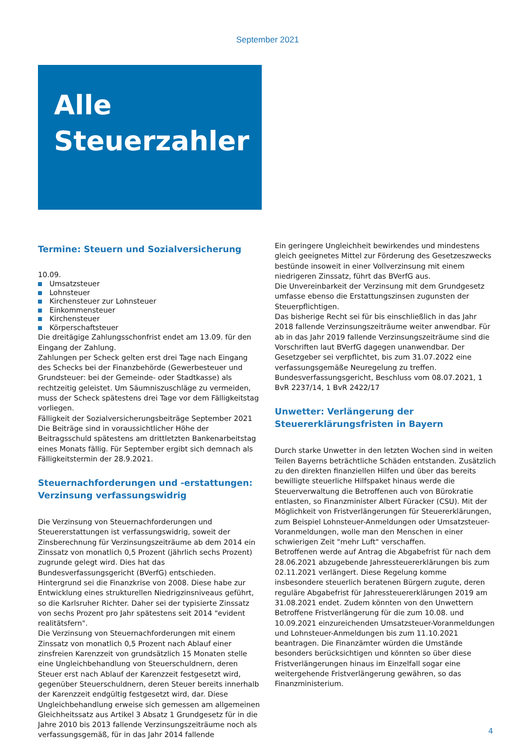September 2021
Alle
Steuerzahler
Termine: Steuern und Sozialversicherung
10.09.
Umsatzsteuer
Lohnsteuer
Kirchensteuer zur Lohnsteuer
Einkommensteuer
Kirchensteuer
Körperschaftsteuer
Die dreitägige Zahlungsschonfrist endet am 13.09. für den Eingang der Zahlung.
Zahlungen per Scheck gelten erst drei Tage nach Eingang des Schecks bei der Finanzbehörde (Gewerbesteuer und Grundsteuer: bei der Gemeinde- oder Stadtkasse) als rechtzeitig geleistet. Um Säumniszuschläge zu vermeiden, muss der Scheck spätestens drei Tage vor dem Fälligkeitstag vorliegen.
Fälligkeit der Sozialversicherungsbeiträge September 2021
Die Beiträge sind in voraussichtlicher Höhe der Beitragsschuld spätestens am drittletzten Bankenarbeitstag eines Monats fällig. Für September ergibt sich demnach als Fälligkeitstermin der 28.9.2021.
Steuernachforderungen und -erstattungen: Verzinsung verfassungswidrig
Die Verzinsung von Steuernachforderungen und Steuererstattungen ist verfassungswidrig, soweit der Zinsberechnung für Verzinsungszeiträume ab dem 2014 ein Zinssatz von monatlich 0,5 Prozent (jährlich sechs Prozent) zugrunde gelegt wird. Dies hat das Bundesverfassungsgericht (BVerfG) entschieden.
Hintergrund sei die Finanzkrise von 2008. Diese habe zur Entwicklung eines strukturellen Niedrigzinsniveaus geführt, so die Karlsruher Richter. Daher sei der typisierte Zinssatz von sechs Prozent pro Jahr spätestens seit 2014 "evident realitätsfern".
Die Verzinsung von Steuernachforderungen mit einem Zinssatz von monatlich 0,5 Prozent nach Ablauf einer zinsfreien Karenzzeit von grundsätzlich 15 Monaten stelle eine Ungleichbehandlung von Steuerschuldnern, deren Steuer erst nach Ablauf der Karenzzeit festgesetzt wird, gegenüber Steuerschuldnern, deren Steuer bereits innerhalb der Karenzzeit endgültig festgesetzt wird, dar. Diese Ungleichbehandlung erweise sich gemessen am allgemeinen Gleichheitssatz aus Artikel 3 Absatz 1 Grundgesetz für in die Jahre 2010 bis 2013 fallende Verzinsungszeiträume noch als verfassungsgemäß, für in das Jahr 2014 fallende
Ein geringere Ungleichheit bewirkendes und mindestens gleich geeignetes Mittel zur Förderung des Gesetzeszwecks bestünde insoweit in einer Vollverzinsung mit einem niedrigeren Zinssatz, führt das BVerfG aus.
Die Unvereinbarkeit der Verzinsung mit dem Grundgesetz umfasse ebenso die Erstattungszinsen zugunsten der Steuerpflichtigen.
Das bisherige Recht sei für bis einschließlich in das Jahr 2018 fallende Verzinsungszeiträume weiter anwendbar. Für ab in das Jahr 2019 fallende Verzinsungszeiträume sind die Vorschriften laut BVerfG dagegen unanwendbar. Der Gesetzgeber sei verpflichtet, bis zum 31.07.2022 eine verfassungsgemäße Neuregelung zu treffen.
Bundesverfassungsgericht, Beschluss vom 08.07.2021, 1 BvR 2237/14, 1 BvR 2422/17
Unwetter: Verlängerung der Steuererklärungsfristen in Bayern
Durch starke Unwetter in den letzten Wochen sind in weiten Teilen Bayerns beträchtliche Schäden entstanden. Zusätzlich zu den direkten finanziellen Hilfen und über das bereits bewilligte steuerliche Hilfspaket hinaus werde die Steuerverwaltung die Betroffenen auch von Bürokratie entlasten, so Finanzminister Albert Füracker (CSU). Mit der Möglichkeit von Fristverlängerungen für Steuererklärungen, zum Beispiel Lohnsteuer-Anmeldungen oder Umsatzsteuer-Voranmeldungen, wolle man den Menschen in einer schwierigen Zeit "mehr Luft" verschaffen.
Betroffenen werde auf Antrag die Abgabefrist für nach dem 28.06.2021 abzugebende Jahressteuererklärungen bis zum 02.11.2021 verlängert. Diese Regelung komme insbesondere steuerlich beratenen Bürgern zugute, deren reguläre Abgabefrist für Jahressteuererklärungen 2019 am 31.08.2021 endet. Zudem könnten von den Unwettern Betroffene Fristverlängerung für die zum 10.08. und 10.09.2021 einzureichenden Umsatzsteuer-Voranmeldungen und Lohnsteuer-Anmeldungen bis zum 11.10.2021 beantragen. Die Finanzämter würden die Umstände besonders berücksichtigen und könnten so über diese Fristverlängerungen hinaus im Einzelfall sogar eine weitergehende Fristverlängerung gewähren, so das Finanzministerium.
4